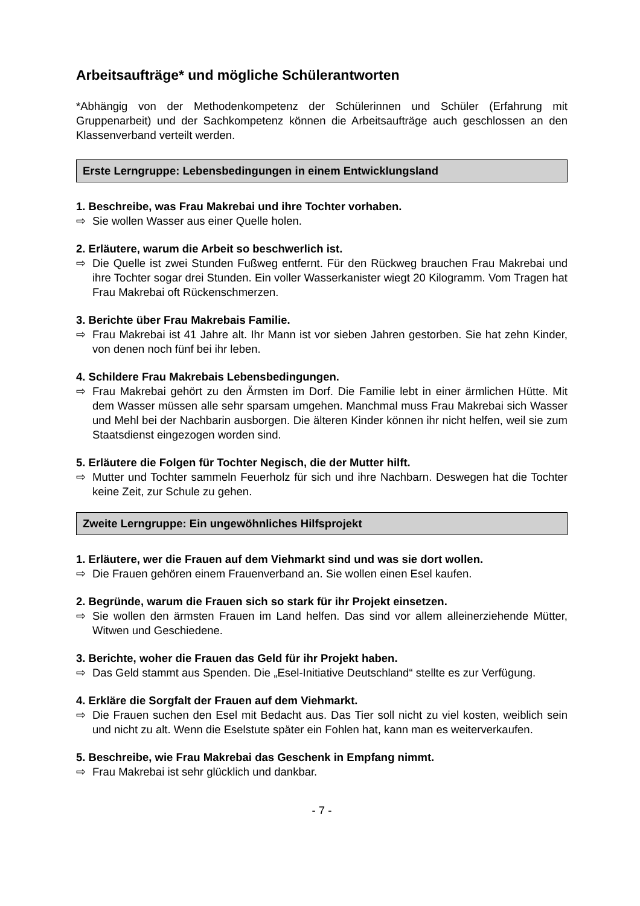Arbeitsaufträge* und mögliche Schülerantworten
*Abhängig von der Methodenkompetenz der Schülerinnen und Schüler (Erfahrung mit Gruppenarbeit) und der Sachkompetenz können die Arbeitsaufträge auch geschlossen an den Klassenverband verteilt werden.
Erste Lerngruppe: Lebensbedingungen in einem Entwicklungsland
1. Beschreibe, was Frau Makrebai und ihre Tochter vorhaben.
⇨ Sie wollen Wasser aus einer Quelle holen.
2. Erläutere, warum die Arbeit so beschwerlich ist.
⇨ Die Quelle ist zwei Stunden Fußweg entfernt. Für den Rückweg brauchen Frau Makrebai und ihre Tochter sogar drei Stunden. Ein voller Wasserkanister wiegt 20 Kilogramm. Vom Tragen hat Frau Makrebai oft Rückenschmerzen.
3. Berichte über Frau Makrebais Familie.
⇨ Frau Makrebai ist 41 Jahre alt. Ihr Mann ist vor sieben Jahren gestorben. Sie hat zehn Kinder, von denen noch fünf bei ihr leben.
4. Schildere Frau Makrebais Lebensbedingungen.
⇨ Frau Makrebai gehört zu den Ärmsten im Dorf. Die Familie lebt in einer ärmlichen Hütte. Mit dem Wasser müssen alle sehr sparsam umgehen. Manchmal muss Frau Makrebai sich Wasser und Mehl bei der Nachbarin ausborgen. Die älteren Kinder können ihr nicht helfen, weil sie zum Staatsdienst eingezogen worden sind.
5. Erläutere die Folgen für Tochter Negisch, die der Mutter hilft.
⇨ Mutter und Tochter sammeln Feuerholz für sich und ihre Nachbarn. Deswegen hat die Tochter keine Zeit, zur Schule zu gehen.
Zweite Lerngruppe: Ein ungewöhnliches Hilfsprojekt
1. Erläutere, wer die Frauen auf dem Viehmarkt sind und was sie dort wollen.
⇨ Die Frauen gehören einem Frauenverband an. Sie wollen einen Esel kaufen.
2. Begründe, warum die Frauen sich so stark für ihr Projekt einsetzen.
⇨ Sie wollen den ärmsten Frauen im Land helfen. Das sind vor allem alleinerziehende Mütter, Witwen und Geschiedene.
3. Berichte, woher die Frauen das Geld für ihr Projekt haben.
⇨ Das Geld stammt aus Spenden. Die „Esel-Initiative Deutschland“ stellte es zur Verfügung.
4. Erkläre die Sorgfalt der Frauen auf dem Viehmarkt.
⇨ Die Frauen suchen den Esel mit Bedacht aus. Das Tier soll nicht zu viel kosten, weiblich sein und nicht zu alt. Wenn die Eselstute später ein Fohlen hat, kann man es weiterverkaufen.
5. Beschreibe, wie Frau Makrebai das Geschenk in Empfang nimmt.
⇨ Frau Makrebai ist sehr glücklich und dankbar.
- 7 -